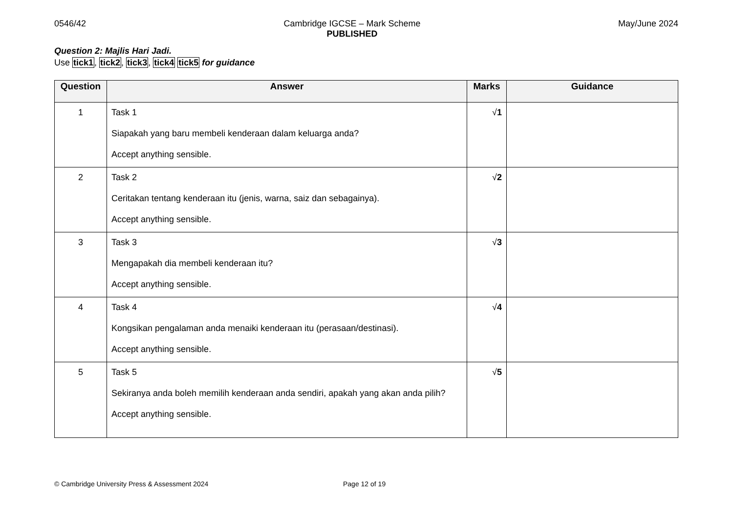0546/42 Cambridge IGCSE – Mark Scheme
PUBLISHED
May/June 2024
Question 2: Majlis Hari Jadi.
Use tick1, tick2, tick3, tick4 tick5 for guidance
| Question | Answer | Marks | Guidance |
| --- | --- | --- | --- |
| 1 | Task 1 Siapakah yang baru membeli kenderaan dalam keluarga anda? Accept anything sensible. | √ 1 | |
| 2 | Task 2 Ceritakan tentang kenderaan itu (jenis, warna, saiz dan sebagainya). Accept anything sensible. | √ 2 | |
| 3 | Task 3 Mengapakah dia membeli kenderaan itu? Accept anything sensible. | √ 3 | |
| 4 | Task 4 Kongsikan pengalaman anda menaiki kenderaan itu (perasaan/destinasi). Accept anything sensible. | √ 4 | |
| 5 | Task 5 Sekiranya anda boleh memilih kenderaan anda sendiri, apakah yang akan anda pilih? Accept anything sensible. | √ 5 | |
© Cambridge University Press & Assessment 2024 Page 12 of 19